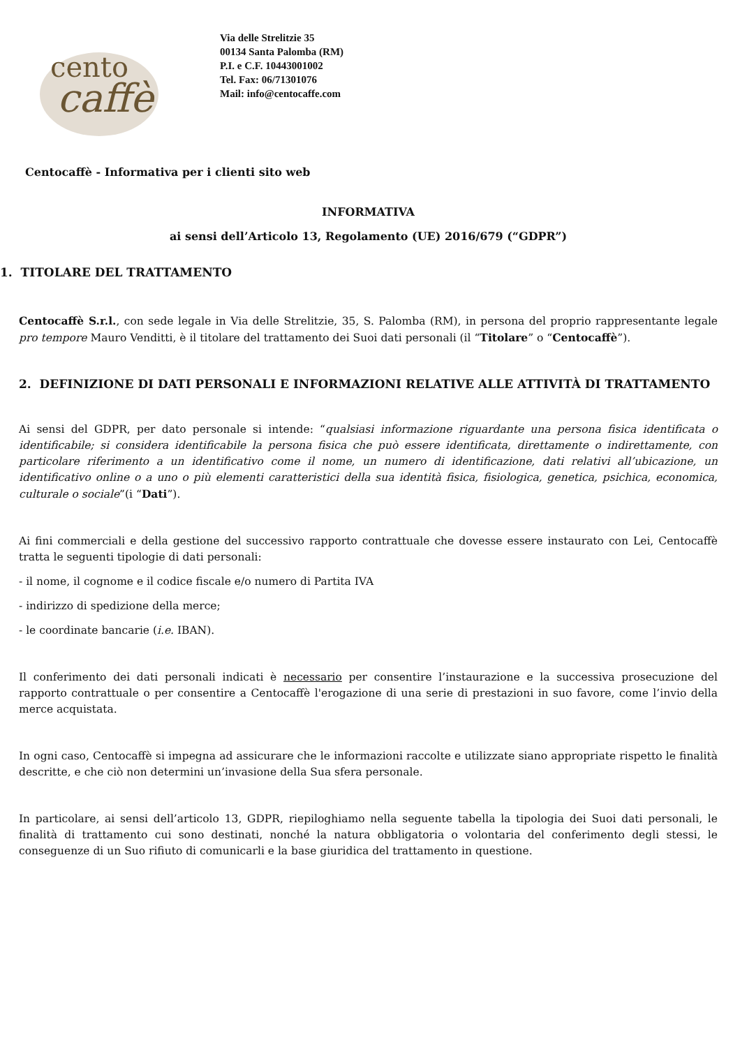cento
caffè
Via delle Strelitzie 35
00134 Santa Palomba (RM)
P.I. e C.F. 10443001002
Tel. Fax: 06/71301076
Mail: info@centocaffe.com
Centocaffè - Informativa per i clienti sito web
INFORMATIVA
ai sensi dell’Articolo 13, Regolamento (UE) 2016/679 (“GDPR”)
1. TITOLARE DEL TRATTAMENTO
Centocaffè S.r.l., con sede legale in Via delle Strelitzie, 35, S. Palomba (RM), in persona del proprio rappresentante legale pro tempore Mauro Venditti, è il titolare del trattamento dei Suoi dati personali (il “Titolare” o “Centocaffè”).
2. DEFINIZIONE DI DATI PERSONALI E INFORMAZIONI RELATIVE ALLE ATTIVITÀ DI TRATTAMENTO
Ai sensi del GDPR, per dato personale si intende: “qualsiasi informazione riguardante una persona fisica identificata o identificabile; si considera identificabile la persona fisica che può essere identificata, direttamente o indirettamente, con particolare riferimento a un identificativo come il nome, un numero di identificazione, dati relativi all’ubicazione, un identificativo online o a uno o più elementi caratteristici della sua identità fisica, fisiologica, genetica, psichica, economica, culturale o sociale”(i “Dati”).
Ai fini commerciali e della gestione del successivo rapporto contrattuale che dovesse essere instaurato con Lei, Centocaffè tratta le seguenti tipologie di dati personali:
- il nome, il cognome e il codice fiscale e/o numero di Partita IVA
- indirizzo di spedizione della merce;
- le coordinate bancarie (i.e. IBAN).
Il conferimento dei dati personali indicati è necessario per consentire l’instaurazione e la successiva prosecuzione del rapporto contrattuale o per consentire a Centocaffè l'erogazione di una serie di prestazioni in suo favore, come l’invio della merce acquistata.
In ogni caso, Centocaffè si impegna ad assicurare che le informazioni raccolte e utilizzate siano appropriate rispetto le finalità descritte, e che ciò non determini un’invasione della Sua sfera personale.
In particolare, ai sensi dell’articolo 13, GDPR, riepiloghiamo nella seguente tabella la tipologia dei Suoi dati personali, le finalità di trattamento cui sono destinati, nonché la natura obbligatoria o volontaria del conferimento degli stessi, le conseguenze di un Suo rifiuto di comunicarli e la base giuridica del trattamento in questione.